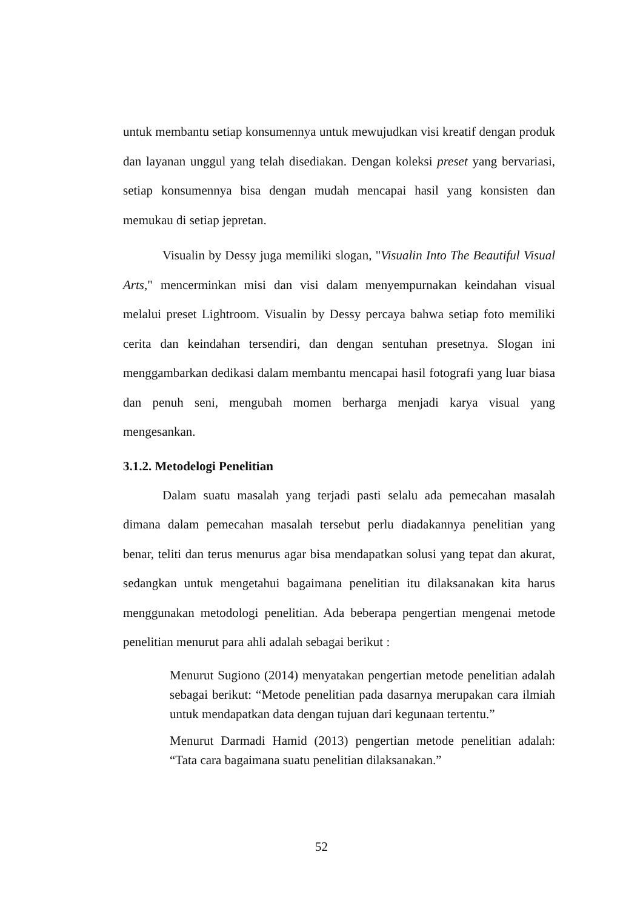untuk membantu setiap konsumennya untuk mewujudkan visi kreatif dengan produk dan layanan unggul yang telah disediakan. Dengan koleksi preset yang bervariasi, setiap konsumennya bisa dengan mudah mencapai hasil yang konsisten dan memukau di setiap jepretan.
Visualin by Dessy juga memiliki slogan, "Visualin Into The Beautiful Visual Arts," mencerminkan misi dan visi dalam menyempurnakan keindahan visual melalui preset Lightroom. Visualin by Dessy percaya bahwa setiap foto memiliki cerita dan keindahan tersendiri, dan dengan sentuhan presetnya. Slogan ini menggambarkan dedikasi dalam membantu mencapai hasil fotografi yang luar biasa dan penuh seni, mengubah momen berharga menjadi karya visual yang mengesankan.
3.1.2. Metodelogi Penelitian
Dalam suatu masalah yang terjadi pasti selalu ada pemecahan masalah dimana dalam pemecahan masalah tersebut perlu diadakannya penelitian yang benar, teliti dan terus menurus agar bisa mendapatkan solusi yang tepat dan akurat, sedangkan untuk mengetahui bagaimana penelitian itu dilaksanakan kita harus menggunakan metodologi penelitian. Ada beberapa pengertian mengenai metode penelitian menurut para ahli adalah sebagai berikut :
Menurut Sugiono (2014) menyatakan pengertian metode penelitian adalah sebagai berikut: “Metode penelitian pada dasarnya merupakan cara ilmiah untuk mendapatkan data dengan tujuan dari kegunaan tertentu.”
Menurut Darmadi Hamid (2013) pengertian metode penelitian adalah: “Tata cara bagaimana suatu penelitian dilaksanakan.”
52